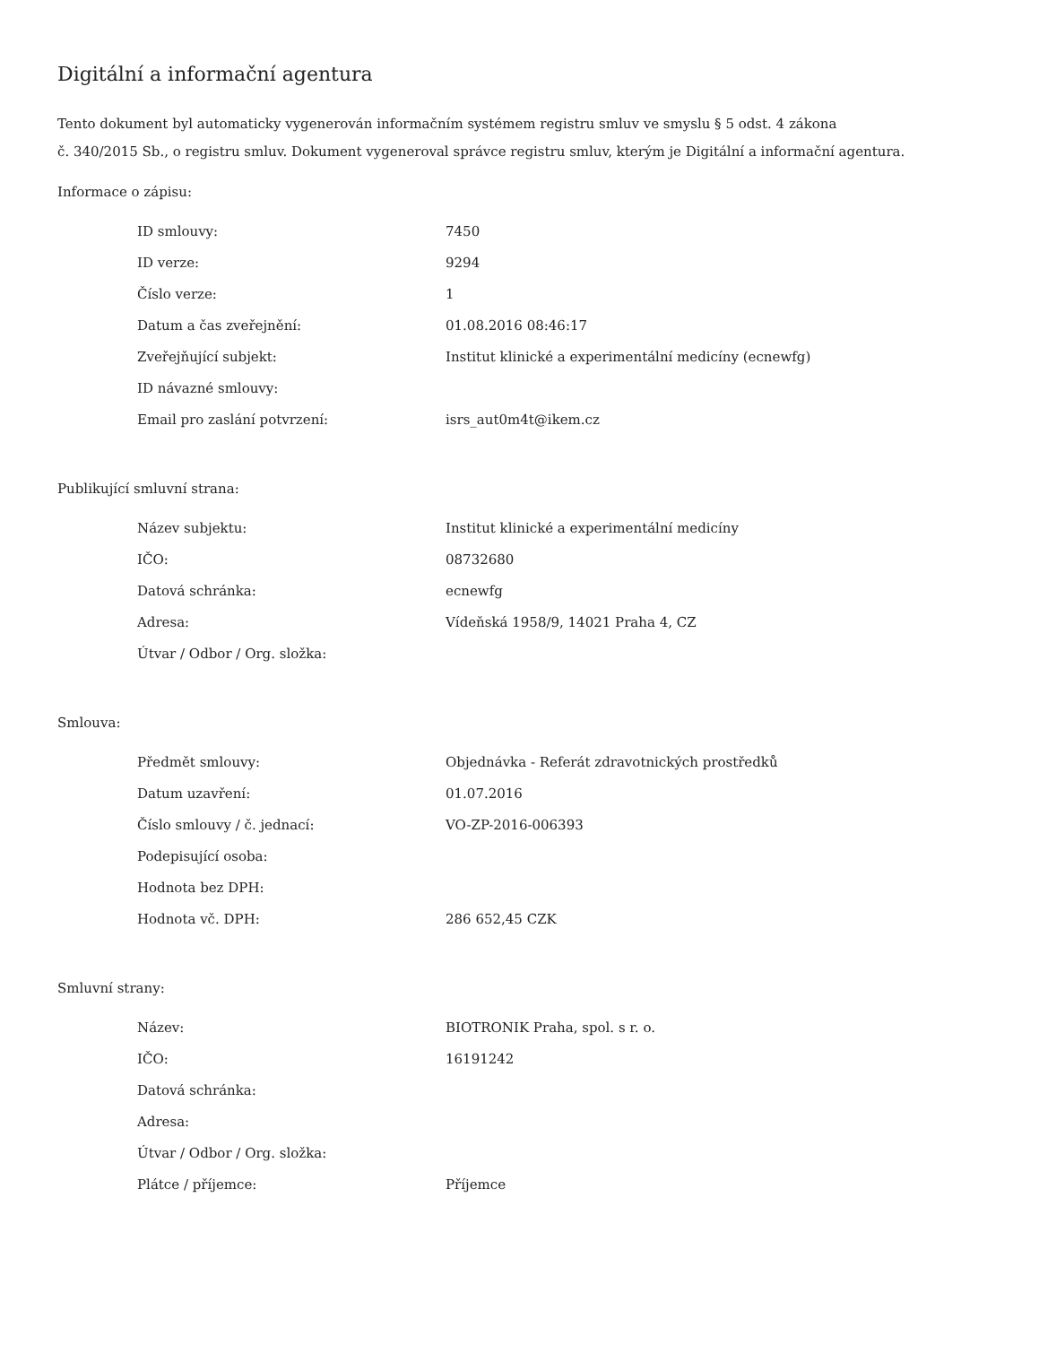Digitální a informační agentura
Tento dokument byl automaticky vygenerován informačním systémem registru smluv ve smyslu § 5 odst. 4 zákona
č. 340/2015 Sb., o registru smluv. Dokument vygeneroval správce registru smluv, kterým je Digitální a informační agentura.
Informace o zápisu:
| ID smlouvy: | 7450 |
| ID verze: | 9294 |
| Číslo verze: | 1 |
| Datum a čas zveřejnění: | 01.08.2016 08:46:17 |
| Zveřejňující subjekt: | Institut klinické a experimentální medicíny (ecnewfg) |
| ID návazné smlouvy: | |
| Email pro zaslání potvrzení: | isrs_aut0m4t@ikem.cz |
Publikující smluvní strana:
| Název subjektu: | Institut klinické a experimentální medicíny |
| IČO: | 08732680 |
| Datová schránka: | ecnewfg |
| Adresa: | Vídeňská 1958/9, 14021 Praha 4, CZ |
| Útvar / Odbor / Org. složka: | |
Smlouva:
| Předmět smlouvy: | Objednávka - Referát zdravotnických prostředků |
| Datum uzavření: | 01.07.2016 |
| Číslo smlouvy / č. jednací: | VO-ZP-2016-006393 |
| Podepisující osoba: | |
| Hodnota bez DPH: | |
| Hodnota vč. DPH: | 286 652,45 CZK |
Smluvní strany:
| Název: | BIOTRONIK Praha, spol. s r. o. |
| IČO: | 16191242 |
| Datová schránka: | |
| Adresa: | |
| Útvar / Odbor / Org. složka: | |
| Plátce / příjemce: | Příjemce |